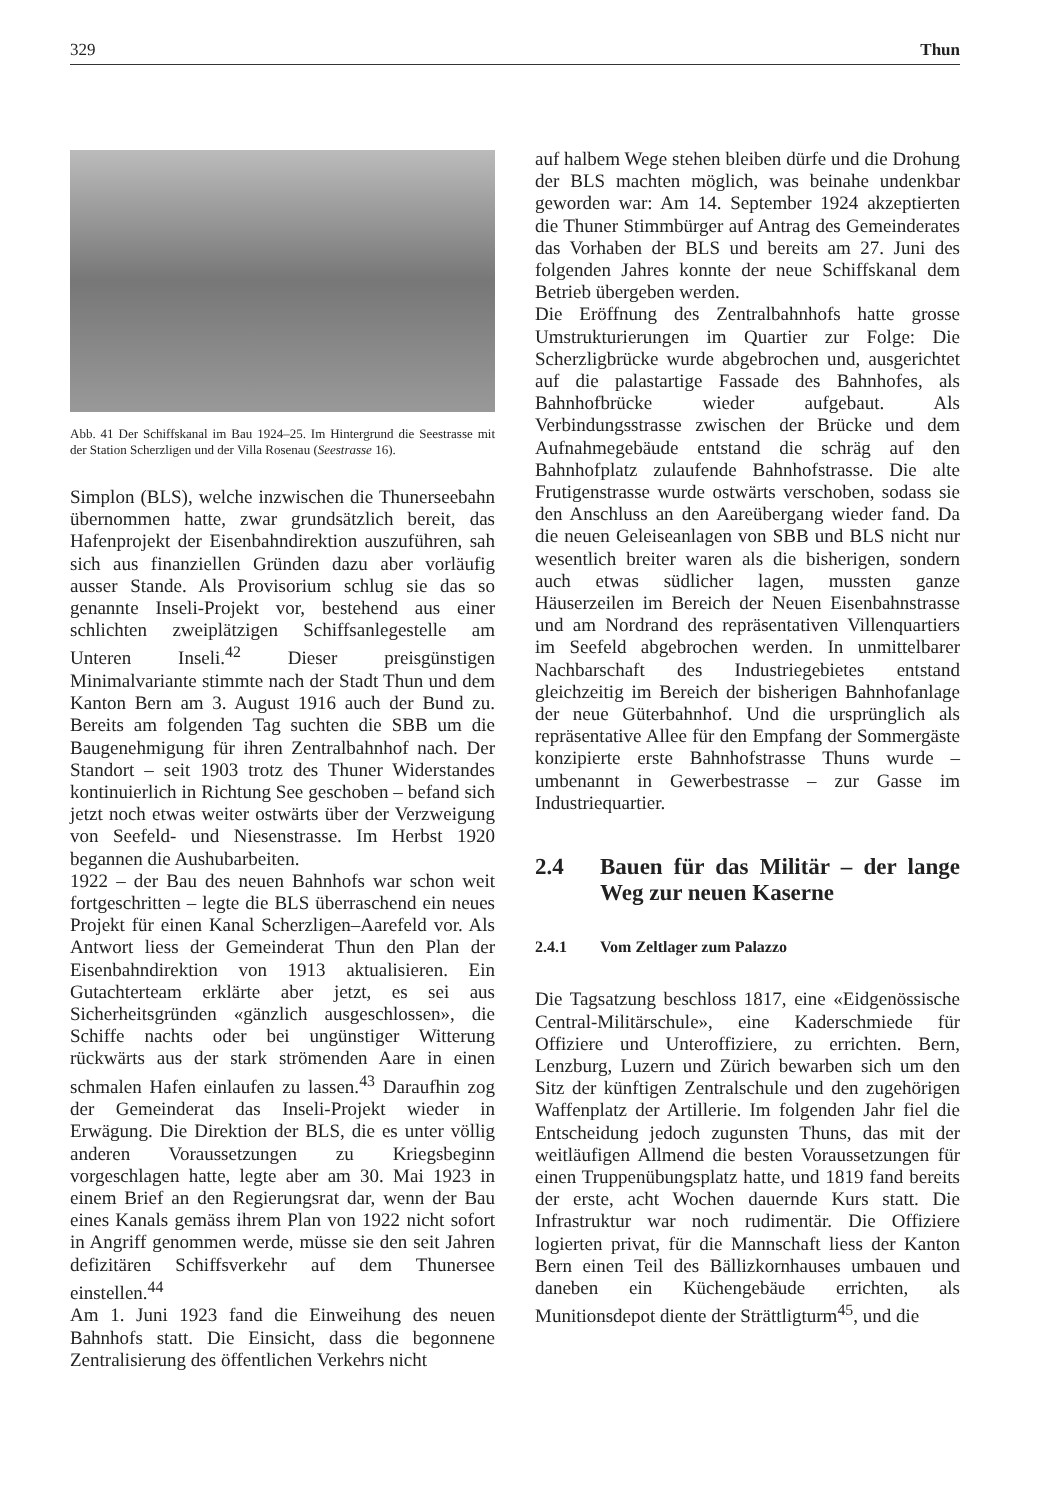329 Thun
Abb. 41 Der Schiffskanal im Bau 1924–25. Im Hintergrund die Seestrasse mit der Station Scherzligen und der Villa Rosenau (Seestrasse 16).
Simplon (BLS), welche inzwischen die Thunerseebahn übernommen hatte, zwar grundsätzlich bereit, das Hafenprojekt der Eisenbahndirektion auszuführen, sah sich aus finanziellen Gründen dazu aber vorläufig ausser Stande. Als Provisorium schlug sie das so genannte Inseli-Projekt vor, bestehend aus einer schlichten zweiplätzigen Schiffsanlegestelle am Unteren Inseli.<sup>42</sup> Dieser preisgünstigen Minimalvariante stimmte nach der Stadt Thun und dem Kanton Bern am 3. August 1916 auch der Bund zu. Bereits am folgenden Tag suchten die SBB um die Baugenehmigung für ihren Zentralbahnhof nach. Der Standort – seit 1903 trotz des Thuner Widerstandes kontinuierlich in Richtung See geschoben – befand sich jetzt noch etwas weiter ostwärts über der Verzweigung von Seefeld- und Niesenstrasse. Im Herbst 1920 begannen die Aushubarbeiten.
1922 – der Bau des neuen Bahnhofs war schon weit fortgeschritten – legte die BLS überraschend ein neues Projekt für einen Kanal Scherzligen–Aarefeld vor. Als Antwort liess der Gemeinderat Thun den Plan der Eisenbahndirektion von 1913 aktualisieren. Ein Gutachterteam erklärte aber jetzt, es sei aus Sicherheitsgründen «gänzlich ausgeschlossen», die Schiffe nachts oder bei ungünstiger Witterung rückwärts aus der stark strömenden Aare in einen schmalen Hafen einlaufen zu lassen.<sup>43</sup> Daraufhin zog der Gemeinderat das Inseli-Projekt wieder in Erwägung. Die Direktion der BLS, die es unter völlig anderen Voraussetzungen zu Kriegsbeginn vorgeschlagen hatte, legte aber am 30. Mai 1923 in einem Brief an den Regierungsrat dar, wenn der Bau eines Kanals gemäss ihrem Plan von 1922 nicht sofort in Angriff genommen werde, müsse sie den seit Jahren defizitären Schiffsverkehr auf dem Thunersee einstellen.<sup>44</sup>
Am 1. Juni 1923 fand die Einweihung des neuen Bahnhofs statt. Die Einsicht, dass die begonnene Zentralisierung des öffentlichen Verkehrs nicht
auf halbem Wege stehen bleiben dürfe und die Drohung der BLS machten möglich, was beinahe undenkbar geworden war: Am 14. September 1924 akzeptierten die Thuner Stimmbürger auf Antrag des Gemeinderates das Vorhaben der BLS und bereits am 27. Juni des folgenden Jahres konnte der neue Schiffskanal dem Betrieb übergeben werden.
Die Eröffnung des Zentralbahnhofs hatte grosse Umstrukturierungen im Quartier zur Folge: Die Scherzligbrücke wurde abgebrochen und, ausgerichtet auf die palastartige Fassade des Bahnhofes, als Bahnhofbrücke wieder aufgebaut. Als Verbindungsstrasse zwischen der Brücke und dem Aufnahmegebäude entstand die schräg auf den Bahnhofplatz zulaufende Bahnhofstrasse. Die alte Frutigenstrasse wurde ostwärts verschoben, sodass sie den Anschluss an den Aareübergang wieder fand. Da die neuen Geleiseanlagen von SBB und BLS nicht nur wesentlich breiter waren als die bisherigen, sondern auch etwas südlicher lagen, mussten ganze Häuserzeilen im Bereich der Neuen Eisenbahnstrasse und am Nordrand des repräsentativen Villenquartiers im Seefeld abgebrochen werden. In unmittelbarer Nachbarschaft des Industriegebietes entstand gleichzeitig im Bereich der bisherigen Bahnhofanlage der neue Güterbahnhof. Und die ursprünglich als repräsentative Allee für den Empfang der Sommergäste konzipierte erste Bahnhofstrasse Thuns wurde – umbenannt in Gewerbestrasse – zur Gasse im Industriequartier.
2.4 Bauen für das Militär – der lange Weg zur neuen Kaserne
2.4.1 Vom Zeltlager zum Palazzo
Die Tagsatzung beschloss 1817, eine «Eidgenössische Central-Militärschule», eine Kaderschmiede für Offiziere und Unteroffiziere, zu errichten. Bern, Lenzburg, Luzern und Zürich bewarben sich um den Sitz der künftigen Zentralschule und den zugehörigen Waffenplatz der Artillerie. Im folgenden Jahr fiel die Entscheidung jedoch zugunsten Thuns, das mit der weitläufigen Allmend die besten Voraussetzungen für einen Truppenübungsplatz hatte, und 1819 fand bereits der erste, acht Wochen dauernde Kurs statt. Die Infrastruktur war noch rudimentär. Die Offiziere logierten privat, für die Mannschaft liess der Kanton Bern einen Teil des Bällizkornhauses umbauen und daneben ein Küchengebäude errichten, als Munitionsdepot diente der Strättligturm<sup>45</sup>, und die